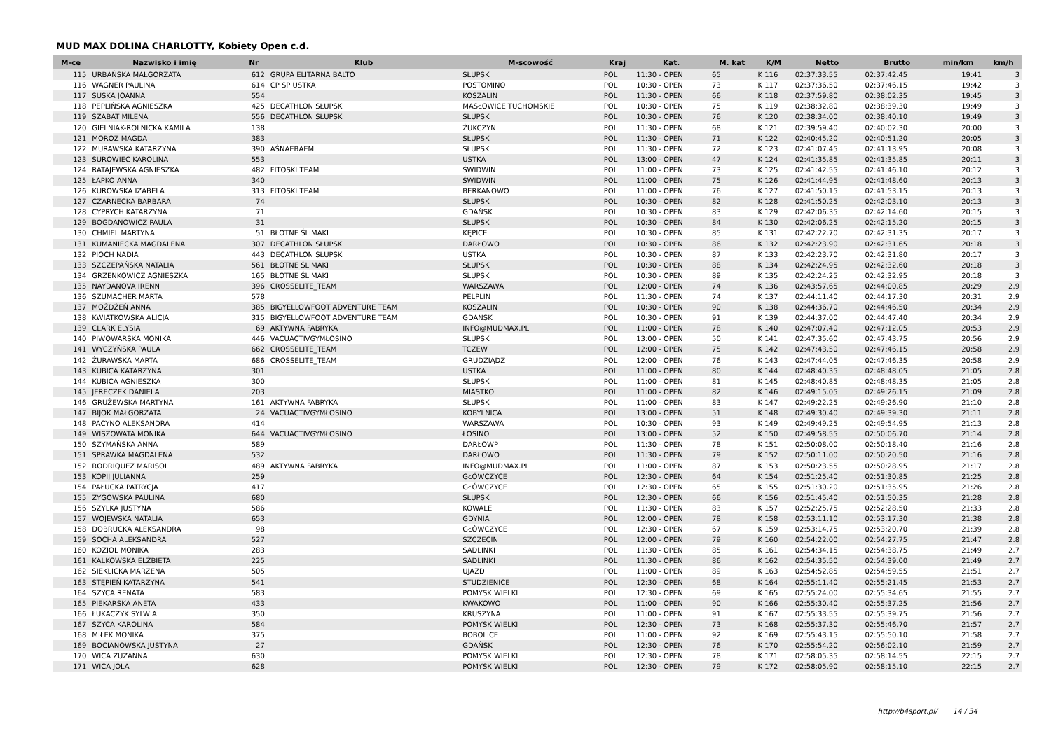MUD MAX DOLINA CHARLOTTY, Kobiety Open c.d.
| M-ce | Nazwisko i imię | Nr | Klub | M-scowość | Kraj | Kat. | M. kat | K/M | Netto | Brutto | min/km | km/h |
| --- | --- | --- | --- | --- | --- | --- | --- | --- | --- | --- | --- | --- |
| 115 | URBAŃSKA MAŁGORZATA | 612 | GRUPA ELITARNA BALTO | SŁUPSK | POL | 11:30 - OPEN | 65 | K 116 | 02:37:33.55 | 02:37:42.45 | 19:41 | 3 |
| 116 | WAGNER PAULINA | 614 | CP SP USTKA | POSTOMINO | POL | 10:30 - OPEN | 73 | K 117 | 02:37:36.50 | 02:37:46.15 | 19:42 | 3 |
| 117 | SUSKA JOANNA | 554 | | KOSZALIN | POL | 11:30 - OPEN | 66 | K 118 | 02:37:59.80 | 02:38:02.35 | 19:45 | 3 |
| 118 | PEPLIŃSKA AGNIESZKA | 425 | DECATHLON SŁUPSK | MASŁOWICE TUCHOMSKIE | POL | 10:30 - OPEN | 75 | K 119 | 02:38:32.80 | 02:38:39.30 | 19:49 | 3 |
| 119 | SZABAT MILENA | 556 | DECATHLON SŁUPSK | SŁUPSK | POL | 10:30 - OPEN | 76 | K 120 | 02:38:34.00 | 02:38:40.10 | 19:49 | 3 |
| 120 | GIELNIAK-ROLNICKA KAMILA | 138 | | ŻUKCZYN | POL | 11:30 - OPEN | 68 | K 121 | 02:39:59.40 | 02:40:02.30 | 20:00 | 3 |
| 121 | MOROZ MAGDA | 383 | | SŁUPSK | POL | 11:30 - OPEN | 71 | K 122 | 02:40:45.20 | 02:40:51.20 | 20:05 | 3 |
| 122 | MURAWSKA KATARZYNA | 390 | AŚNAEBAEM | SŁUPSK | POL | 11:30 - OPEN | 72 | K 123 | 02:41:07.45 | 02:41:13.95 | 20:08 | 3 |
| 123 | SUROWIEC KAROLINA | 553 | | USTKA | POL | 13:00 - OPEN | 47 | K 124 | 02:41:35.85 | 02:41:35.85 | 20:11 | 3 |
| 124 | RATAJEWSKA AGNIESZKA | 482 | FITOSKI TEAM | ŚWIDWIN | POL | 11:00 - OPEN | 73 | K 125 | 02:41:42.55 | 02:41:46.10 | 20:12 | 3 |
| 125 | ŁAPKO ANNA | 340 | | ŚWIDWIN | POL | 11:00 - OPEN | 75 | K 126 | 02:41:44.95 | 02:41:48.60 | 20:13 | 3 |
| 126 | KUROWSKA IZABELA | 313 | FITOSKI TEAM | BERKANOWO | POL | 11:00 - OPEN | 76 | K 127 | 02:41:50.15 | 02:41:53.15 | 20:13 | 3 |
| 127 | CZARNECKA BARBARA | 74 | | SŁUPSK | POL | 10:30 - OPEN | 82 | K 128 | 02:41:50.25 | 02:42:03.10 | 20:13 | 3 |
| 128 | CYPRYCH KATARZYNA | 71 | | GDAŃSK | POL | 10:30 - OPEN | 83 | K 129 | 02:42:06.35 | 02:42:14.60 | 20:15 | 3 |
| 129 | BOGDANOWICZ PAULA | 31 | | SŁUPSK | POL | 10:30 - OPEN | 84 | K 130 | 02:42:06.25 | 02:42:15.20 | 20:15 | 3 |
| 130 | CHMIEL MARTYNA | 51 | BŁOTNE ŚLIMAKI | KĘPICE | POL | 10:30 - OPEN | 85 | K 131 | 02:42:22.70 | 02:42:31.35 | 20:17 | 3 |
| 131 | KUMANIECKA MAGDALENA | 307 | DECATHLON SŁUPSK | DARŁOWO | POL | 10:30 - OPEN | 86 | K 132 | 02:42:23.90 | 02:42:31.65 | 20:18 | 3 |
| 132 | PIOCH NADIA | 443 | DECATHLON SŁUPSK | USTKA | POL | 10:30 - OPEN | 87 | K 133 | 02:42:23.70 | 02:42:31.80 | 20:17 | 3 |
| 133 | SZCZEPAŃSKA NATALIA | 561 | BŁOTNE ŚLIMAKI | SŁUPSK | POL | 10:30 - OPEN | 88 | K 134 | 02:42:24.95 | 02:42:32.60 | 20:18 | 3 |
| 134 | GRZENKOWICZ AGNIESZKA | 165 | BŁOTNE ŚLIMAKI | SŁUPSK | POL | 10:30 - OPEN | 89 | K 135 | 02:42:24.25 | 02:42:32.95 | 20:18 | 3 |
| 135 | NAYDANOVA IRENN | 396 | CROSSELITE_TEAM | WARSZAWA | POL | 12:00 - OPEN | 74 | K 136 | 02:43:57.65 | 02:44:00.85 | 20:29 | 2.9 |
| 136 | SZUMACHER MARTA | 578 | | PELPLIN | POL | 11:30 - OPEN | 74 | K 137 | 02:44:11.40 | 02:44:17.30 | 20:31 | 2.9 |
| 137 | MOŻDŻEŃ ANNA | 385 | BIGYELLOWFOOT ADVENTURE TEAM | KOSZALIN | POL | 10:30 - OPEN | 90 | K 138 | 02:44:36.70 | 02:44:46.50 | 20:34 | 2.9 |
| 138 | KWIATKOWSKA ALICJA | 315 | BIGYELLOWFOOT ADVENTURE TEAM | GDAŃSK | POL | 10:30 - OPEN | 91 | K 139 | 02:44:37.00 | 02:44:47.40 | 20:34 | 2.9 |
| 139 | CLARK ELYSIA | 69 | AKTYWNA FABRYKA | INFO@MUDMAX.PL | POL | 11:00 - OPEN | 78 | K 140 | 02:47:07.40 | 02:47:12.05 | 20:53 | 2.9 |
| 140 | PIWOWARSKA MONIKA | 446 | VACUACTIVGYMŁOSINO | SŁUPSK | POL | 13:00 - OPEN | 50 | K 141 | 02:47:35.60 | 02:47:43.75 | 20:56 | 2.9 |
| 141 | WYCZYŃSKA PAULA | 662 | CROSSELITE_TEAM | TCZEW | POL | 12:00 - OPEN | 75 | K 142 | 02:47:43.50 | 02:47:46.15 | 20:58 | 2.9 |
| 142 | ŻURAWSKA MARTA | 686 | CROSSELITE_TEAM | GRUDZIĄDZ | POL | 12:00 - OPEN | 76 | K 143 | 02:47:44.05 | 02:47:46.35 | 20:58 | 2.9 |
| 143 | KUBICA KATARZYNA | 301 | | USTKA | POL | 11:00 - OPEN | 80 | K 144 | 02:48:40.35 | 02:48:48.05 | 21:05 | 2.8 |
| 144 | KUBICA AGNIESZKA | 300 | | SŁUPSK | POL | 11:00 - OPEN | 81 | K 145 | 02:48:40.85 | 02:48:48.35 | 21:05 | 2.8 |
| 145 | JERECZEK DANIELA | 203 | | MIASTKO | POL | 11:00 - OPEN | 82 | K 146 | 02:49:15.05 | 02:49:26.15 | 21:09 | 2.8 |
| 146 | GRUŻEWSKA MARTYNA | 161 | AKTYWNA FABRYKA | SŁUPSK | POL | 11:00 - OPEN | 83 | K 147 | 02:49:22.25 | 02:49:26.90 | 21:10 | 2.8 |
| 147 | BIJOK MAŁGORZATA | 24 | VACUACTIVGYMŁOSINO | KOBYLNICA | POL | 13:00 - OPEN | 51 | K 148 | 02:49:30.40 | 02:49:39.30 | 21:11 | 2.8 |
| 148 | PACYNO ALEKSANDRA | 414 | | WARSZAWA | POL | 10:30 - OPEN | 93 | K 149 | 02:49:49.25 | 02:49:54.95 | 21:13 | 2.8 |
| 149 | WISZOWATA MONIKA | 644 | VACUACTIVGYMŁOSINO | ŁOSINO | POL | 13:00 - OPEN | 52 | K 150 | 02:49:58.55 | 02:50:06.70 | 21:14 | 2.8 |
| 150 | SZYMAŃSKA ANNA | 589 | | DARŁOWP | POL | 11:30 - OPEN | 78 | K 151 | 02:50:08.00 | 02:50:18.40 | 21:16 | 2.8 |
| 151 | SPRAWKA MAGDALENA | 532 | | DARŁOWO | POL | 11:30 - OPEN | 79 | K 152 | 02:50:11.00 | 02:50:20.50 | 21:16 | 2.8 |
| 152 | RODRIQUEZ MARISOL | 489 | AKTYWNA FABRYKA | INFO@MUDMAX.PL | POL | 11:00 - OPEN | 87 | K 153 | 02:50:23.55 | 02:50:28.95 | 21:17 | 2.8 |
| 153 | KOPIJ JULIANNA | 259 | | GŁÓWCZYCE | POL | 12:30 - OPEN | 64 | K 154 | 02:51:25.40 | 02:51:30.85 | 21:25 | 2.8 |
| 154 | PAŁUCKA PATRYCJA | 417 | | GŁÓWCZYCE | POL | 12:30 - OPEN | 65 | K 155 | 02:51:30.20 | 02:51:35.95 | 21:26 | 2.8 |
| 155 | ZYGOWSKA PAULINA | 680 | | SŁUPSK | POL | 12:30 - OPEN | 66 | K 156 | 02:51:45.40 | 02:51:50.35 | 21:28 | 2.8 |
| 156 | SZYLKA JUSTYNA | 586 | | KOWALE | POL | 11:30 - OPEN | 83 | K 157 | 02:52:25.75 | 02:52:28.50 | 21:33 | 2.8 |
| 157 | WOJEWSKA NATALIA | 653 | | GDYNIA | POL | 12:00 - OPEN | 78 | K 158 | 02:53:11.10 | 02:53:17.30 | 21:38 | 2.8 |
| 158 | DOBRUCKA ALEKSANDRA | 98 | | GŁÓWCZYCE | POL | 12:30 - OPEN | 67 | K 159 | 02:53:14.75 | 02:53:20.70 | 21:39 | 2.8 |
| 159 | SOCHA ALEKSANDRA | 527 | | SZCZECIN | POL | 12:00 - OPEN | 79 | K 160 | 02:54:22.00 | 02:54:27.75 | 21:47 | 2.8 |
| 160 | KOZIOL MONIKA | 283 | | SADLINKI | POL | 11:30 - OPEN | 85 | K 161 | 02:54:34.15 | 02:54:38.75 | 21:49 | 2.7 |
| 161 | KALKOWSKA ELŻBIETA | 225 | | SADLINKI | POL | 11:30 - OPEN | 86 | K 162 | 02:54:35.50 | 02:54:39.00 | 21:49 | 2.7 |
| 162 | SIEKLICKA MARZENA | 505 | | UJAZD | POL | 11:00 - OPEN | 89 | K 163 | 02:54:52.85 | 02:54:59.55 | 21:51 | 2.7 |
| 163 | STĘPIEŃ KATARZYNA | 541 | | STUDZIENICE | POL | 12:30 - OPEN | 68 | K 164 | 02:55:11.40 | 02:55:21.45 | 21:53 | 2.7 |
| 164 | SZYCA RENATA | 583 | | POMYSK WIELKI | POL | 12:30 - OPEN | 69 | K 165 | 02:55:24.00 | 02:55:34.65 | 21:55 | 2.7 |
| 165 | PIEKARSKA ANETA | 433 | | KWAKOWO | POL | 11:00 - OPEN | 90 | K 166 | 02:55:30.40 | 02:55:37.25 | 21:56 | 2.7 |
| 166 | ŁUKACZYK SYLWIA | 350 | | KRUSZYNA | POL | 11:00 - OPEN | 91 | K 167 | 02:55:33.55 | 02:55:39.75 | 21:56 | 2.7 |
| 167 | SZYCA KAROLINA | 584 | | POMYSK WIELKI | POL | 12:30 - OPEN | 73 | K 168 | 02:55:37.30 | 02:55:46.70 | 21:57 | 2.7 |
| 168 | MIŁEK MONIKA | 375 | | BOBOLICE | POL | 11:00 - OPEN | 92 | K 169 | 02:55:43.15 | 02:55:50.10 | 21:58 | 2.7 |
| 169 | BOCIANOWSKA JUSTYNA | 27 | | GDAŃSK | POL | 12:30 - OPEN | 76 | K 170 | 02:55:54.20 | 02:56:02.10 | 21:59 | 2.7 |
| 170 | WICA ZUZANNA | 630 | | POMYSK WIELKI | POL | 12:30 - OPEN | 78 | K 171 | 02:58:05.35 | 02:58:14.55 | 22:15 | 2.7 |
| 171 | WICA JOLA | 628 | | POMYSK WIELKI | POL | 12:30 - OPEN | 79 | K 172 | 02:58:05.90 | 02:58:15.10 | 22:15 | 2.7 |
http://b4sport.pl/ 14 / 34